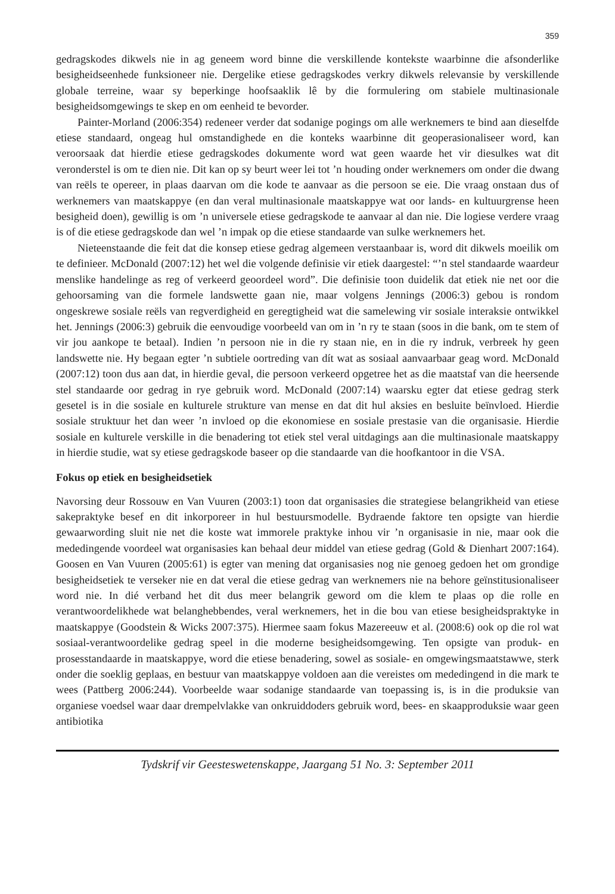359
gedragskodes dikwels nie in ag geneem word binne die verskillende kontekste waarbinne die afsonderlike besigheidseenhede funksioneer nie. Dergelike etiese gedragskodes verkry dikwels relevansie by verskillende globale terreine, waar sy beperkinge hoofsaaklik lê by die formulering om stabiele multinasionale besigheidsomgewings te skep en om eenheid te bevorder.
Painter-Morland (2006:354) redeneer verder dat sodanige pogings om alle werknemers te bind aan dieselfde etiese standaard, ongeag hul omstandighede en die konteks waarbinne dit geoperasionaliseer word, kan veroorsaak dat hierdie etiese gedragskodes dokumente word wat geen waarde het vir diesulkes wat dit veronderstel is om te dien nie. Dit kan op sy beurt weer lei tot ’n houding onder werknemers om onder die dwang van reëls te opereer, in plaas daarvan om die kode te aanvaar as die persoon se eie. Die vraag onstaan dus of werknemers van maatskappye (en dan veral multinasionale maatskappye wat oor lands- en kultuurgrense heen besigheid doen), gewillig is om ’n universele etiese gedragskode te aanvaar al dan nie. Die logiese verdere vraag is of die etiese gedragskode dan wel ’n impak op die etiese standaarde van sulke werknemers het.
Nieteenstaande die feit dat die konsep etiese gedrag algemeen verstaanbaar is, word dit dikwels moeilik om te definieer. McDonald (2007:12) het wel die volgende definisie vir etiek daargestel: “’n stel standaarde waardeur menslike handelinge as reg of verkeerd geoordeel word”. Die definisie toon duidelik dat etiek nie net oor die gehoorsaming van die formele landswette gaan nie, maar volgens Jennings (2006:3) gebou is rondom ongeskrewe sosiale reëls van regverdigheid en geregtigheid wat die samelewing vir sosiale interaksie ontwikkel het. Jennings (2006:3) gebruik die eenvoudige voorbeeld van om in ’n ry te staan (soos in die bank, om te stem of vir jou aankope te betaal). Indien ’n persoon nie in die ry staan nie, en in die ry indruk, verbreek hy geen landswette nie. Hy begaan egter ’n subtiele oortreding van dít wat as sosiaal aanvaarbaar geag word. McDonald (2007:12) toon dus aan dat, in hierdie geval, die persoon verkeerd opgetree het as die maatstaf van die heersende stel standaarde oor gedrag in rye gebruik word. McDonald (2007:14) waarsku egter dat etiese gedrag sterk gesetel is in die sosiale en kulturele strukture van mense en dat dit hul aksies en besluite beïnvloed. Hierdie sosiale struktuur het dan weer ’n invloed op die ekonomiese en sosiale prestasie van die organisasie. Hierdie sosiale en kulturele verskille in die benadering tot etiek stel veral uitdagings aan die multinasionale maatskappy in hierdie studie, wat sy etiese gedragskode baseer op die standaarde van die hoofkantoor in die VSA.
Fokus op etiek en besigheidsetiek
Navorsing deur Rossouw en Van Vuuren (2003:1) toon dat organisasies die strategiese belangrikheid van etiese sakepraktyke besef en dit inkorporeer in hul bestuursmodelle. Bydraende faktore ten opsigte van hierdie gewaarwording sluit nie net die koste wat immorele praktyke inhou vir ’n organisasie in nie, maar ook die mededingende voordeel wat organisasies kan behaal deur middel van etiese gedrag (Gold & Dienhart 2007:164). Goosen en Van Vuuren (2005:61) is egter van mening dat organisasies nog nie genoeg gedoen het om grondige besigheidsetiek te verseker nie en dat veral die etiese gedrag van werknemers nie na behore geïnstitusionaliseer word nie. In dié verband het dit dus meer belangrik geword om die klem te plaas op die rolle en verantwoordelikhede wat belanghebbendes, veral werknemers, het in die bou van etiese besigheidspraktyke in maatskappye (Goodstein & Wicks 2007:375). Hiermee saam fokus Mazereeuw et al. (2008:6) ook op die rol wat sosiaal-verantwoordelike gedrag speel in die moderne besigheidsomgewing. Ten opsigte van produk- en prosesstandaarde in maatskappye, word die etiese benadering, sowel as sosiale- en omgewingsmaatstawwe, sterk onder die soeklig geplaas, en bestuur van maatskappye voldoen aan die vereistes om mededingend in die mark te wees (Pattberg 2006:244). Voorbeelde waar sodanige standaarde van toepassing is, is in die produksie van organiese voedsel waar daar drempelvlakke van onkruiddoders gebruik word, bees- en skaapproduksie waar geen antibiotika
Tydskrif vir Geesteswetenskappe, Jaargang 51 No. 3: September 2011